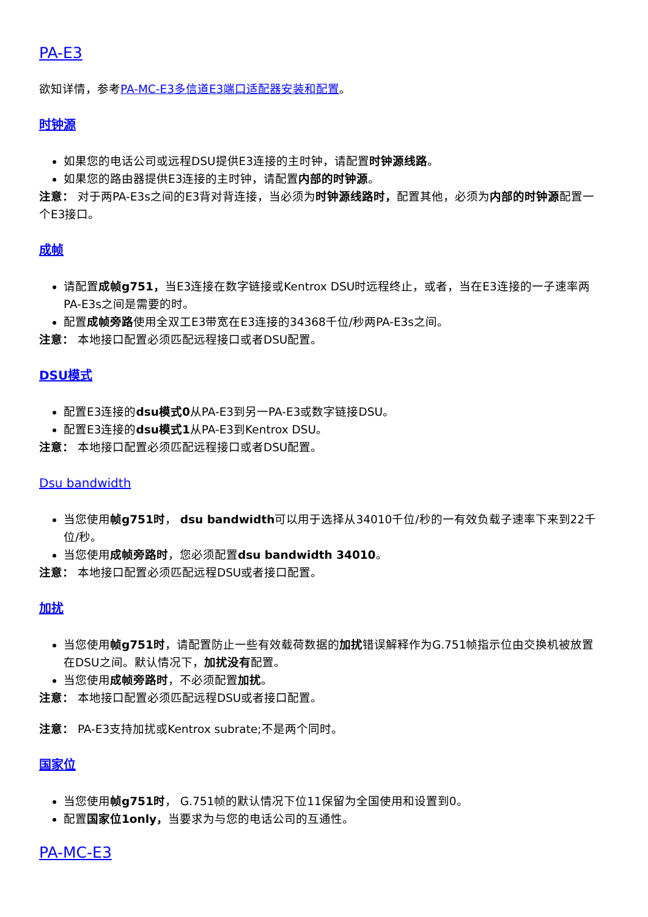PA-E3
欲知详情，参考PA-MC-E3多信道E3端口适配器安装和配置。
时钟源
如果您的电话公司或远程DSU提供E3连接的主时钟，请配置时钟源线路。
如果您的路由器提供E3连接的主时钟，请配置内部的时钟源。
注意： 对于两PA-E3s之间的E3背对背连接，当必须为时钟源线路时，配置其他，必须为内部的时钟源配置一个E3接口。
成帧
请配置成帧g751，当E3连接在数字链接或Kentrox DSU时远程终止，或者，当在E3连接的一子速率两PA-E3s之间是需要的时。
配置成帧旁路使用全双工E3带宽在E3连接的34368千位/秒两PA-E3s之间。
注意： 本地接口配置必须匹配远程接口或者DSU配置。
DSU模式
配置E3连接的dsu模式0从PA-E3到另一PA-E3或数字链接DSU。
配置E3连接的dsu模式1从PA-E3到Kentrox DSU。
注意： 本地接口配置必须匹配远程接口或者DSU配置。
Dsu bandwidth
当您使用帧g751时， dsu bandwidth可以用于选择从34010千位/秒的一有效负载子速率下来到22千位/秒。
当您使用成帧旁路时，您必须配置dsu bandwidth 34010。
注意： 本地接口配置必须匹配远程DSU或者接口配置。
加扰
当您使用帧g751时，请配置防止一些有效载荷数据的加扰错误解释作为G.751帧指示位由交换机被放置在DSU之间。默认情况下，加扰没有配置。
当您使用成帧旁路时，不必须配置加扰。
注意： 本地接口配置必须匹配远程DSU或者接口配置。
注意： PA-E3支持加扰或Kentrox subrate;不是两个同时。
国家位
当您使用帧g751时， G.751帧的默认情况下位11保留为全国使用和设置到0。
配置国家位1only，当要求为与您的电话公司的互通性。
PA-MC-E3